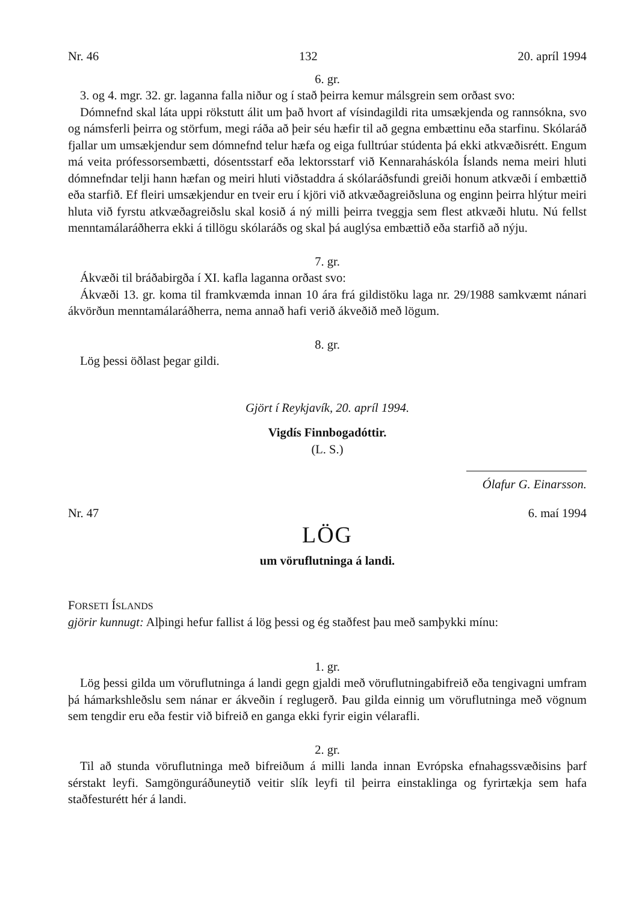Nr. 46 132 20. apríl 1994
6. gr.
3. og 4. mgr. 32. gr. laganna falla niður og í stað þeirra kemur málsgrein sem orðast svo:
Dómnefnd skal láta uppi rökstutt álit um það hvort af vísindagildi rita umsækjenda og rannsókna, svo og námsferli þeirra og störfum, megi ráða að þeir séu hæfir til að gegna embættinu eða starfinu. Skólaráð fjallar um umsækjendur sem dómnefnd telur hæfa og eiga fulltrúar stúdenta þá ekki atkvæðisrétt. Engum má veita prófessorsembætti, dósentsstarf eða lektorsstarf við Kennaraháskóla Íslands nema meiri hluti dómnefndar telji hann hæfan og meiri hluti viðstaddra á skólaráðsfundi greiði honum atkvæði í embættið eða starfið. Ef fleiri umsækjendur en tveir eru í kjöri við atkvæðagreiðsluna og enginn þeirra hlýtur meiri hluta við fyrstu atkvæðagreiðslu skal kosið á ný milli þeirra tveggja sem flest atkvæði hlutu. Nú fellst menntamálaráðherra ekki á tillögu skólaráðs og skal þá auglýsa embættið eða starfið að nýju.
7. gr.
Ákvæði til bráðabirgða í XI. kafla laganna orðast svo:
Ákvæði 13. gr. koma til framkvæmda innan 10 ára frá gildistöku laga nr. 29/1988 samkvæmt nánari ákvörðun menntamálaráðherra, nema annað hafi verið ákveðið með lögum.
8. gr.
Lög þessi öðlast þegar gildi.
Gjört í Reykjavík, 20. apríl 1994.
Vigdís Finnbogadóttir.
(L. S.)
Ólafur G. Einarsson.
Nr. 47 6. maí 1994
LÖG
um vöruflutninga á landi.
FORSETI ÍSLANDS
gjörir kunnugt: Alþingi hefur fallist á lög þessi og ég staðfest þau með samþykki mínu:
1. gr.
Lög þessi gilda um vöruflutninga á landi gegn gjaldi með vöruflutningabifreið eða tengivagni umfram þá hámarkshleðslu sem nánar er ákveðin í reglugerð. Þau gilda einnig um vöruflutninga með vögnum sem tengdir eru eða festir við bifreið en ganga ekki fyrir eigin vélarafli.
2. gr.
Til að stunda vöruflutninga með bifreiðum á milli landa innan Evrópska efnahagssvæðisins þarf sérstakt leyfi. Samgönguráðuneytið veitir slík leyfi til þeirra einstaklinga og fyrirtækja sem hafa staðfesturétt hér á landi.